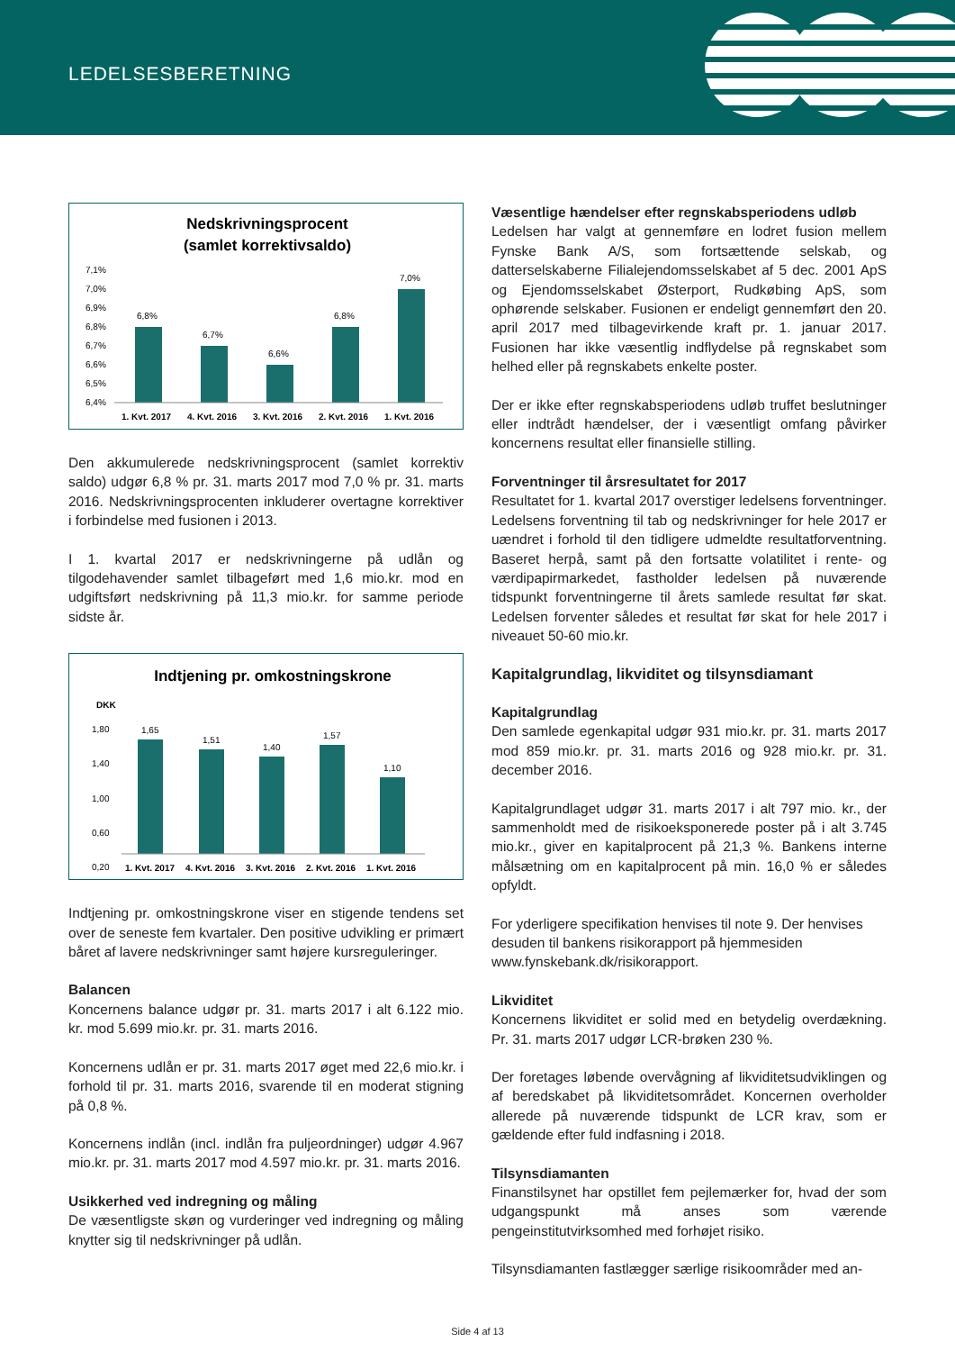LEDELSESBERETNING
Nedskrivningsprocent
(samlet korrektivsaldo)
7,1%
7,0%
6,9%
6,8%
6,7%
6,6%
6,5%
6,4%
6,8%
6,7%
6,6%
6,8%
7,0%
1. Kvt. 2017
4. Kvt. 2016
3. Kvt. 2016
2. Kvt. 2016
1. Kvt. 2016
Den akkumulerede nedskrivningsprocent (samlet korrektiv saldo) udgør 6,8 % pr. 31. marts 2017 mod 7,0 % pr. 31. marts 2016. Nedskrivningsprocenten inkluderer overtagne korrektiver i forbindelse med fusionen i 2013.
I 1. kvartal 2017 er nedskrivningerne på udlån og tilgodehavender samlet tilbageført med 1,6 mio.kr. mod en udgiftsført nedskrivning på 11,3 mio.kr. for samme periode sidste år.
Indtjening pr. omkostningskrone
DKK
1,80
1,40
1,00
0,60
0,20
1,65
1,51
1,40
1,57
1,10
1. Kvt. 2017
4. Kvt. 2016
3. Kvt. 2016
2. Kvt. 2016
1. Kvt. 2016
Indtjening pr. omkostningskrone viser en stigende tendens set over de seneste fem kvartaler. Den positive udvikling er primært båret af lavere nedskrivninger samt højere kursreguleringer.
Balancen
Koncernens balance udgør pr. 31. marts 2017 i alt 6.122 mio. kr. mod 5.699 mio.kr. pr. 31. marts 2016.
Koncernens udlån er pr. 31. marts 2017 øget med 22,6 mio.kr. i forhold til pr. 31. marts 2016, svarende til en moderat stigning på 0,8 %.
Koncernens indlån (incl. indlån fra puljeordninger) udgør 4.967 mio.kr. pr. 31. marts 2017 mod 4.597 mio.kr. pr. 31. marts 2016.
Usikkerhed ved indregning og måling
De væsentligste skøn og vurderinger ved indregning og måling knytter sig til nedskrivninger på udlån.
Væsentlige hændelser efter regnskabsperiodens udløb
Ledelsen har valgt at gennemføre en lodret fusion mellem Fynske Bank A/S, som fortsættende selskab, og datterselskaberne Filialejendomsselskabet af 5 dec. 2001 ApS og Ejendomsselskabet Østerport, Rudkøbing ApS, som ophørende selskaber. Fusionen er endeligt gennemført den 20. april 2017 med tilbagevirkende kraft pr. 1. januar 2017. Fusionen har ikke væsentlig indflydelse på regnskabet som helhed eller på regnskabets enkelte poster.
Der er ikke efter regnskabsperiodens udløb truffet beslutninger eller indtrådt hændelser, der i væsentligt omfang påvirker koncernens resultat eller finansielle stilling.
Forventninger til årsresultatet for 2017
Resultatet for 1. kvartal 2017 overstiger ledelsens forventninger. Ledelsens forventning til tab og nedskrivninger for hele 2017 er uændret i forhold til den tidligere udmeldte resultatforventning. Baseret herpå, samt på den fortsatte volatilitet i rente- og værdipapirmarkedet, fastholder ledelsen på nuværende tidspunkt forventningerne til årets samlede resultat før skat. Ledelsen forventer således et resultat før skat for hele 2017 i niveauet 50-60 mio.kr.
Kapitalgrundlag, likviditet og tilsynsdiamant
Kapitalgrundlag
Den samlede egenkapital udgør 931 mio.kr. pr. 31. marts 2017 mod 859 mio.kr. pr. 31. marts 2016 og 928 mio.kr. pr. 31. december 2016.
Kapitalgrundlaget udgør 31. marts 2017 i alt 797 mio. kr., der sammenholdt med de risikoeksponerede poster på i alt 3.745 mio.kr., giver en kapitalprocent på 21,3 %. Bankens interne målsætning om en kapitalprocent på min. 16,0 % er således opfyldt.
For yderligere specifikation henvises til note 9. Der henvises desuden til bankens risikorapport på hjemmesiden www.fynskebank.dk/risikorapport.
Likviditet
Koncernens likviditet er solid med en betydelig overdækning. Pr. 31. marts 2017 udgør LCR-brøken 230 %.
Der foretages løbende overvågning af likviditetsudviklingen og af beredskabet på likviditetsområdet. Koncernen overholder allerede på nuværende tidspunkt de LCR krav, som er gældende efter fuld indfasning i 2018.
Tilsynsdiamanten
Finanstilsynet har opstillet fem pejlemærker for, hvad der som udgangspunkt må anses som værende pengeinstitutvirksomhed med forhøjet risiko.
Tilsynsdiamanten fastlægger særlige risikoområder med an-
Side 4 af 13